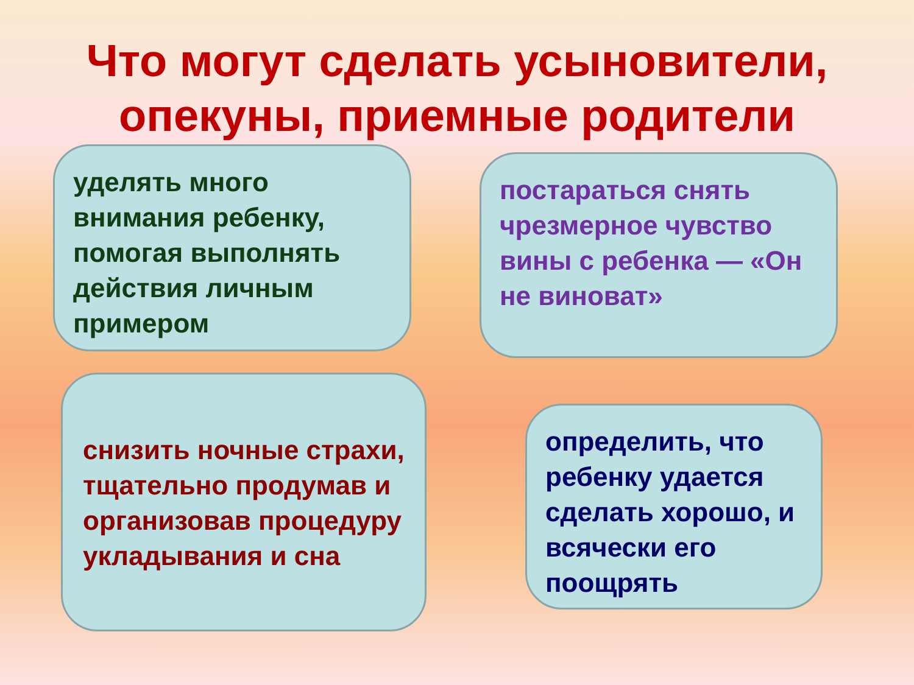Что могут сделать усыновители,
опекуны, приемные родители
уделять много внимания ребенку, помогая выполнять действия личным примером
постараться снять чрезмерное чувство вины с ребенка — «Он не виноват»
снизить ночные страхи, тщательно продумав и организовав процедуру укладывания и сна
определить, что ребенку удается сделать хорошо, и всячески его поощрять